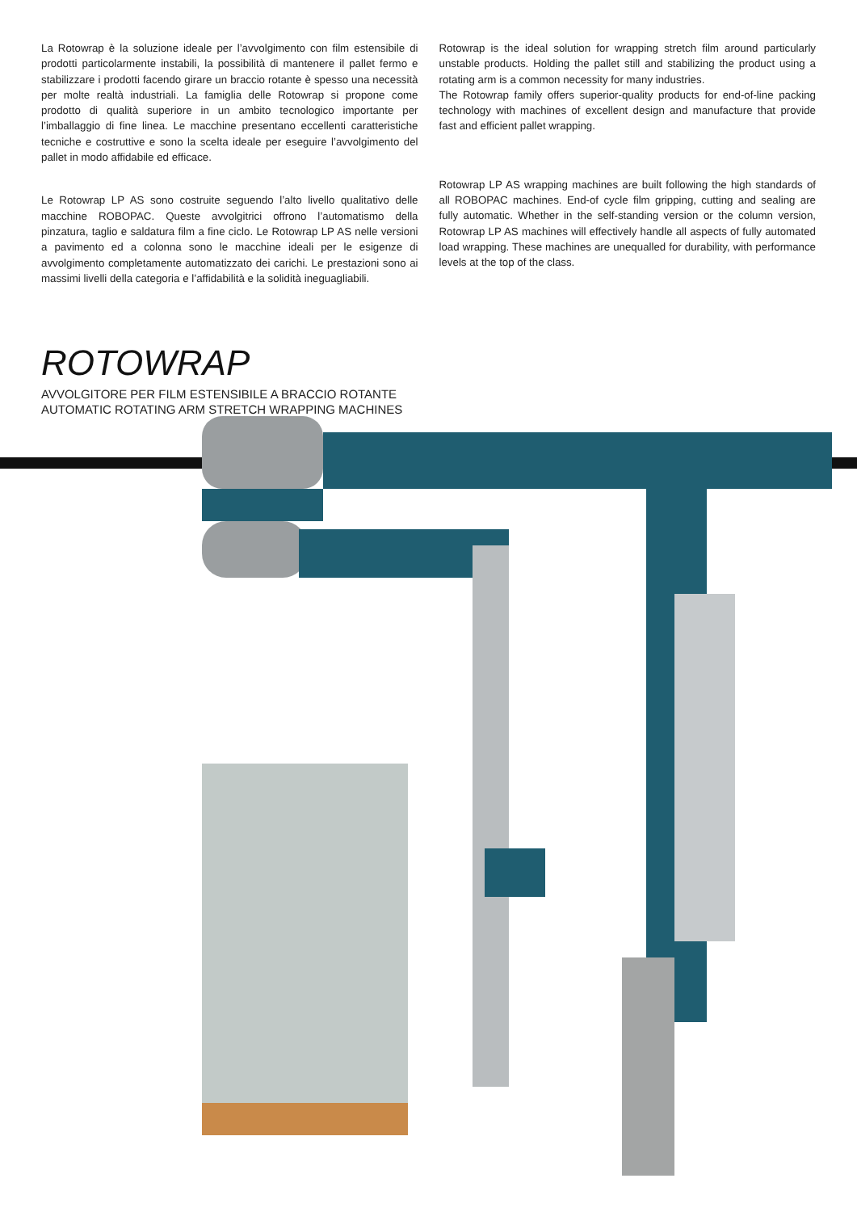La Rotowrap è la soluzione ideale per l’avvolgimento con film estensibile di prodotti particolarmente instabili, la possibilità di mantenere il pallet fermo e stabilizzare i prodotti facendo girare un braccio rotante è spesso una necessità per molte realtà industriali. La famiglia delle Rotowrap si propone come prodotto di qualità superiore in un ambito tecnologico importante per l’imballaggio di fine linea. Le macchine presentano eccellenti caratteristiche tecniche e costruttive e sono la scelta ideale per eseguire l’avvolgimento del pallet in modo affidabile ed efficace.
Le Rotowrap LP AS sono costruite seguendo l’alto livello qualitativo delle macchine ROBOPAC. Queste avvolgitrici offrono l’automatismo della pinzatura, taglio e saldatura film a fine ciclo. Le Rotowrap LP AS nelle versioni a pavimento ed a colonna sono le macchine ideali per le esigenze di avvolgimento completamente automatizzato dei carichi. Le prestazioni sono ai massimi livelli della categoria e l’affidabilità e la solidità ineguagliabili.
Rotowrap is the ideal solution for wrapping stretch film around particularly unstable products. Holding the pallet still and stabilizing the product using a rotating arm is a common necessity for many industries.
The Rotowrap family offers superior-quality products for end-of-line packing technology with machines of excellent design and manufacture that provide fast and efficient pallet wrapping.
Rotowrap LP AS wrapping machines are built following the high standards of all ROBOPAC machines. End-of cycle film gripping, cutting and sealing are fully automatic. Whether in the self-standing version or the column version, Rotowrap LP AS machines will effectively handle all aspects of fully automated load wrapping. These machines are unequalled for durability, with performance levels at the top of the class.
ROTOWRAP
AVVOLGITORE PER FILM ESTENSIBILE A BRACCIO ROTANTE
AUTOMATIC ROTATING ARM STRETCH WRAPPING MACHINES